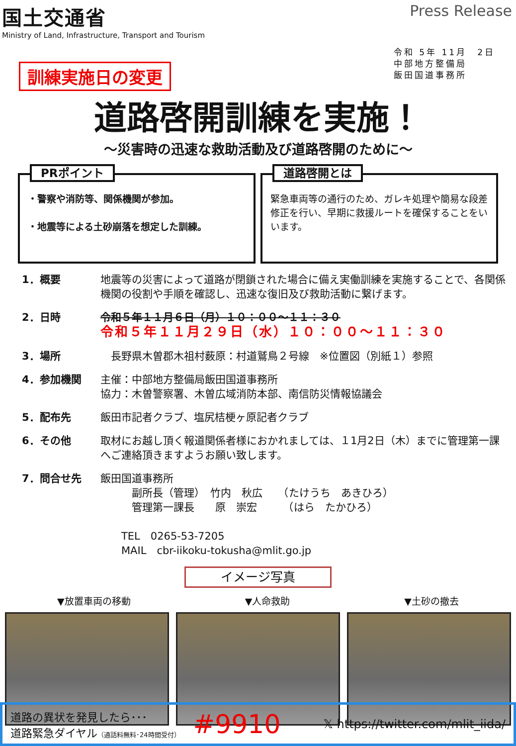国土交通省
Ministry of Land, Infrastructure, Transport and Tourism
Press Release
令和 5年 11月　2日
中部地方整備局
飯田国道事務所
訓練実施日の変更
道路啓開訓練を実施！
～災害時の迅速な救助活動及び道路啓開のために～
PRポイント
・警察や消防等、関係機関が参加。
・地震等による土砂崩落を想定した訓練。
道路啓開とは
緊急車両等の通行のため、ガレキ処理や簡易な段差修正を行い、早期に救援ルートを確保することをいいます。
1．概要 地震等の災害によって道路が閉鎖された場合に備え実働訓練を実施することで、各関係機関の役割や手順を確認し、迅速な復旧及び救助活動に繋げます。
2．日時 令和５年１１月６日（月）１０：００～１１：３０
令和５年１１月２９日（水）１０：００～１１：３０
3．場所 　長野県木曽郡木祖村薮原：村道鷲鳥２号線　※位置図（別紙１）参照
4．参加機関 主催：中部地方整備局飯田国道事務所
協力：木曽警察署、木曽広域消防本部、南信防災情報協議会
5．配布先 飯田市記者クラブ、塩尻桔梗ヶ原記者クラブ
6．その他 取材にお越し頂く報道関係者様におかれましては、１1月2日（木）までに管理第一課へご連絡頂きますようお願い致します。
7．問合せ先 飯田国道事務所
　　　副所長（管理）　竹内　秋広　　（たけうち　あきひろ）
　　　管理第一課長　　原　崇宏　　　（はら　たかひろ）
　　TEL　0265-53-7205
　　MAIL　cbr-iikoku-tokusha@mlit.go.jp
イメージ写真
▼放置車両の移動 ▼人命救助 ▼土砂の撤去
道路の異状を発見したら･･･
道路緊急ダイヤル（通話料無料･24時間受付）
#9910
𝕏 https://twitter.com/mlit_iida/